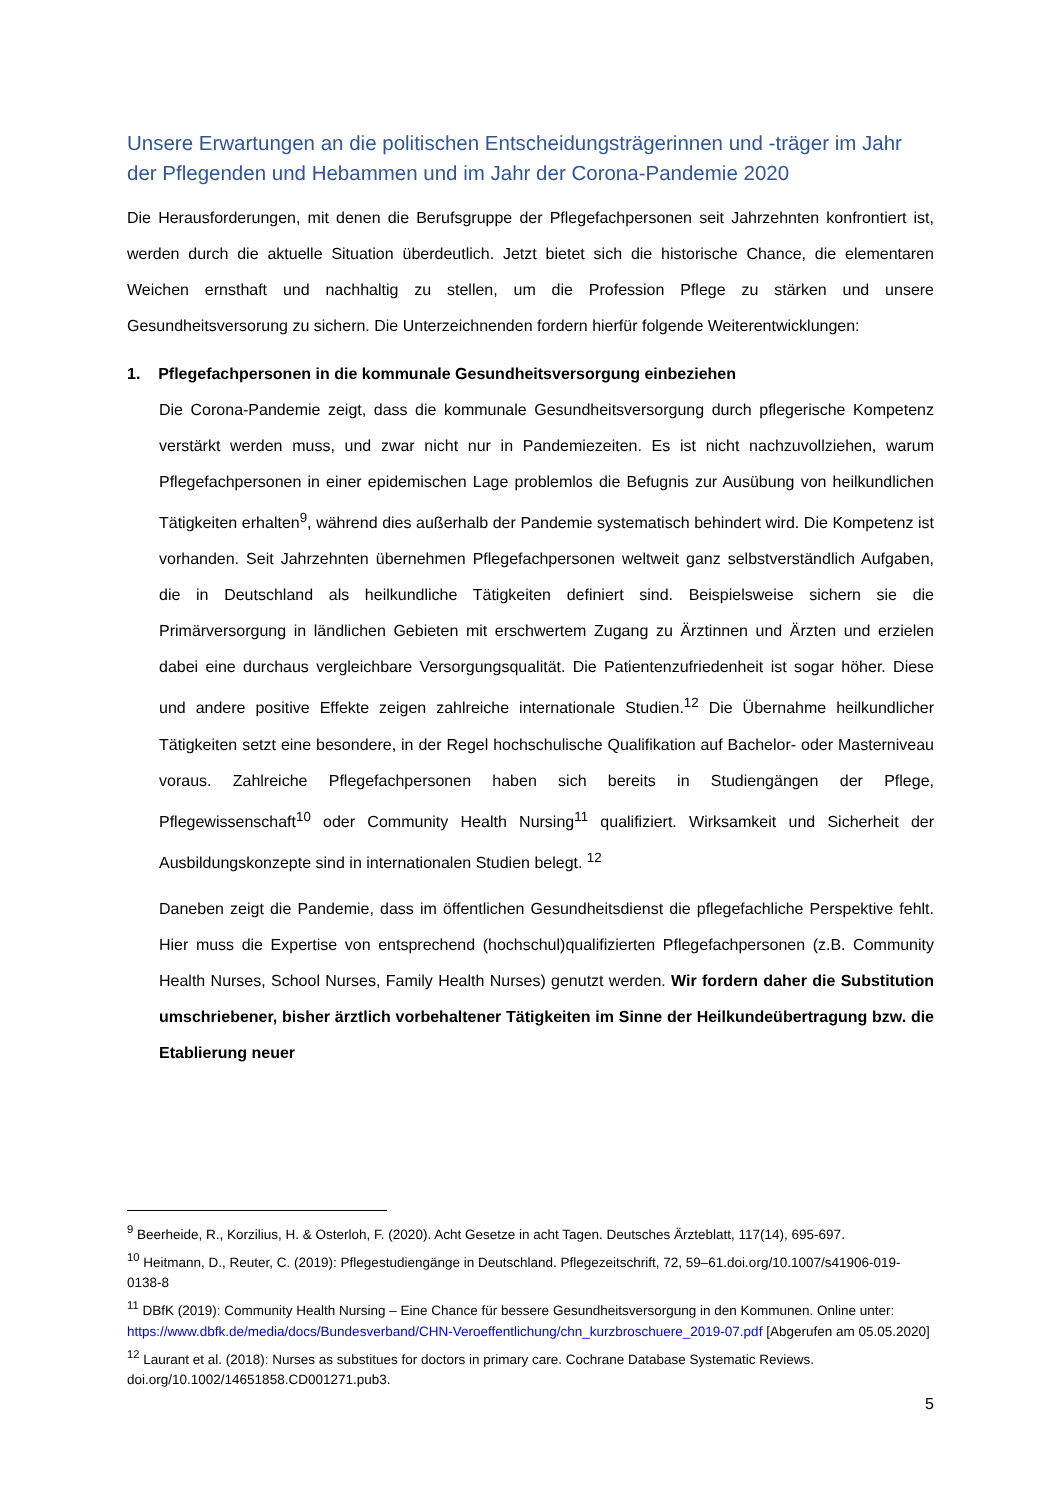Unsere Erwartungen an die politischen Entscheidungsträgerinnen und -träger im Jahr der Pflegenden und Hebammen und im Jahr der Corona-Pandemie 2020
Die Herausforderungen, mit denen die Berufsgruppe der Pflegefachpersonen seit Jahrzehnten konfrontiert ist, werden durch die aktuelle Situation überdeutlich. Jetzt bietet sich die historische Chance, die elementaren Weichen ernsthaft und nachhaltig zu stellen, um die Profession Pflege zu stärken und unsere Gesundheitsversorung zu sichern. Die Unterzeichnenden fordern hierfür folgende Weiterentwicklungen:
1. Pflegefachpersonen in die kommunale Gesundheitsversorgung einbeziehen
Die Corona-Pandemie zeigt, dass die kommunale Gesundheitsversorgung durch pflegerische Kompetenz verstärkt werden muss, und zwar nicht nur in Pandemiezeiten. Es ist nicht nachzuvollziehen, warum Pflegefachpersonen in einer epidemischen Lage problemlos die Befugnis zur Ausübung von heilkundlichen Tätigkeiten erhalten<sup>9</sup>, während dies außerhalb der Pandemie systematisch behindert wird. Die Kompetenz ist vorhanden. Seit Jahrzehnten übernehmen Pflegefachpersonen weltweit ganz selbstverständlich Aufgaben, die in Deutschland als heilkundliche Tätigkeiten definiert sind. Beispielsweise sichern sie die Primärversorgung in ländlichen Gebieten mit erschwertem Zugang zu Ärztinnen und Ärzten und erzielen dabei eine durchaus vergleichbare Versorgungsqualität. Die Patientenzufriedenheit ist sogar höher. Diese und andere positive Effekte zeigen zahlreiche internationale Studien.<sup>12</sup> Die Übernahme heilkundlicher Tätigkeiten setzt eine besondere, in der Regel hochschulische Qualifikation auf Bachelor- oder Masterniveau voraus. Zahlreiche Pflegefachpersonen haben sich bereits in Studiengängen der Pflege, Pflegewissenschaft<sup>10</sup> oder Community Health Nursing<sup>11</sup> qualifiziert. Wirksamkeit und Sicherheit der Ausbildungskonzepte sind in internationalen Studien belegt. <sup>12</sup>
Daneben zeigt die Pandemie, dass im öffentlichen Gesundheitsdienst die pflegefachliche Perspektive fehlt. Hier muss die Expertise von entsprechend (hochschul)qualifizierten Pflegefachpersonen (z.B. Community Health Nurses, School Nurses, Family Health Nurses) genutzt werden. Wir fordern daher die Substitution umschriebener, bisher ärztlich vorbehaltener Tätigkeiten im Sinne der Heilkundeübertragung bzw. die Etablierung neuer
<sup>9</sup> Beerheide, R., Korzilius, H. & Osterloh, F. (2020). Acht Gesetze in acht Tagen. Deutsches Ärzteblatt, 117(14), 695-697.
<sup>10</sup> Heitmann, D., Reuter, C. (2019): Pflegestudiengänge in Deutschland. Pflegezeitschrift, 72, 59–61.doi.org/10.1007/s41906-019-0138-8
<sup>11</sup> DBfK (2019): Community Health Nursing – Eine Chance für bessere Gesundheitsversorgung in den Kommunen. Online unter: https://www.dbfk.de/media/docs/Bundesverband/CHN-Veroeffentlichung/chn_kurzbroschuere_2019-07.pdf [Abgerufen am 05.05.2020]
<sup>12</sup> Laurant et al. (2018): Nurses as substitues for doctors in primary care. Cochrane Database Systematic Reviews. doi.org/10.1002/14651858.CD001271.pub3.
5